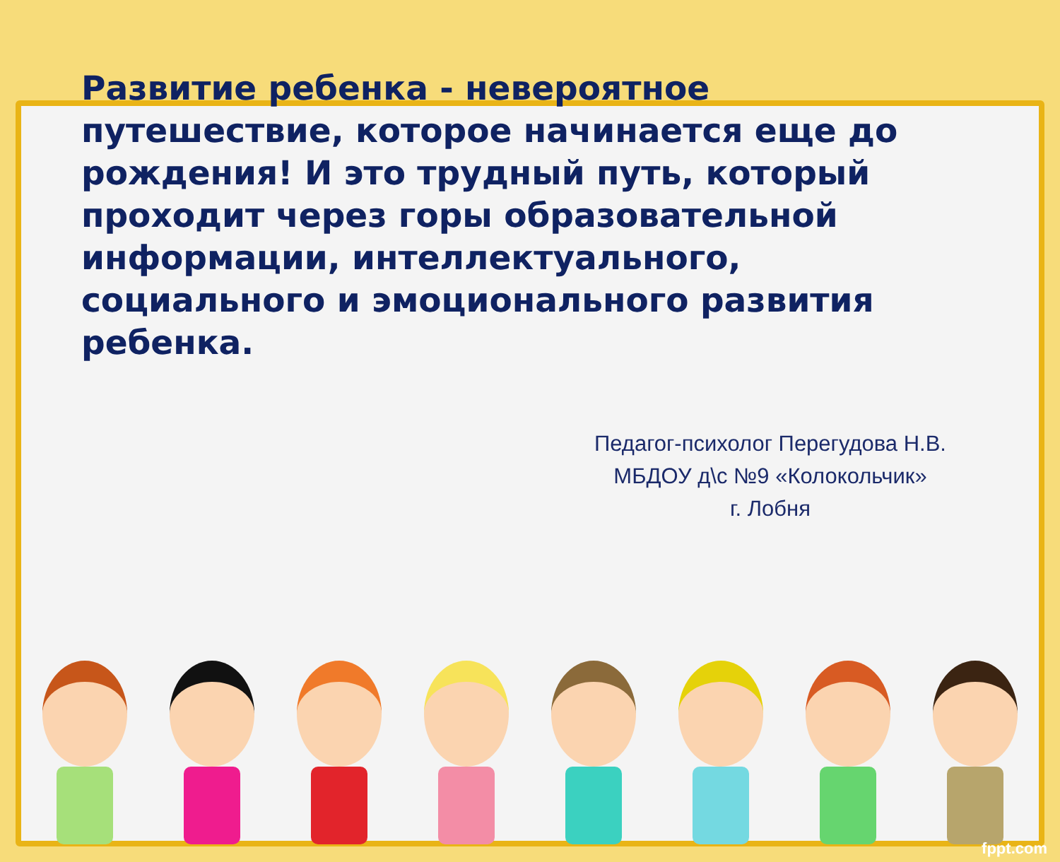Развитие ребенка - невероятное путешествие, которое начинается еще до рождения! И это трудный путь, который проходит через горы образовательной информации, интеллектуального, социального и эмоционального развития ребенка.
Педагог-психолог Перегудова Н.В.
МБДОУ д\с №9 «Колокольчик»
г. Лобня
fppt.com